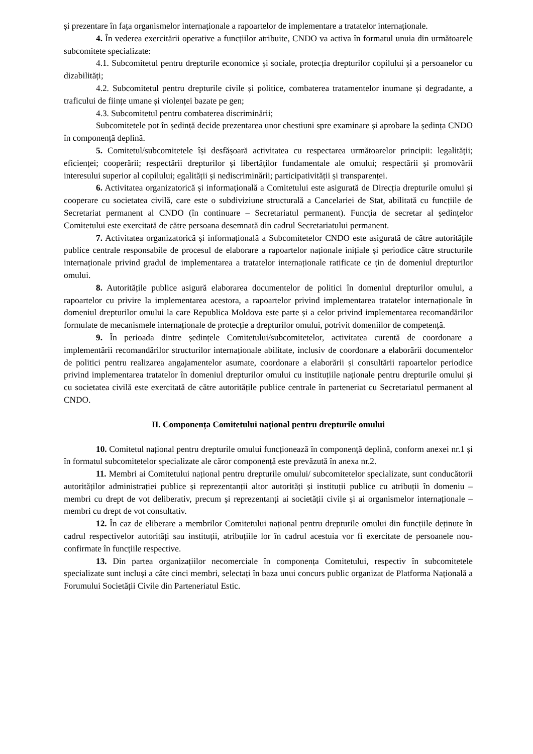și prezentare în fața organismelor internaționale a rapoartelor de implementare a tratatelor internaționale.
4. În vederea exercitării operative a funcțiilor atribuite, CNDO va activa în formatul unuia din următoarele subcomitete specializate:
4.1. Subcomitetul pentru drepturile economice și sociale, protecția drepturilor copilului și a persoanelor cu dizabilități;
4.2. Subcomitetul pentru drepturile civile și politice, combaterea tratamentelor inumane și degradante, a traficului de ființe umane și violenței bazate pe gen;
4.3. Subcomitetul pentru combaterea discriminării;
Subcomitetele pot în ședință decide prezentarea unor chestiuni spre examinare și aprobare la ședința CNDO în componență deplină.
5. Comitetul/subcomitetele își desfășoară activitatea cu respectarea următoarelor principii: legalității; eficienței; cooperării; respectării drepturilor și libertăților fundamentale ale omului; respectării și promovării interesului superior al copilului; egalității și nediscriminării; participativității și transparenței.
6. Activitatea organizatorică și informațională a Comitetului este asigurată de Direcția drepturile omului și cooperare cu societatea civilă, care este o subdiviziune structurală a Cancelariei de Stat, abilitată cu funcțiile de Secretariat permanent al CNDO (în continuare – Secretariatul permanent). Funcția de secretar al ședințelor Comitetului este exercitată de către persoana desemnată din cadrul Secretariatului permanent.
7. Activitatea organizatorică și informațională a Subcomitetelor CNDO este asigurată de către autoritățile publice centrale responsabile de procesul de elaborare a rapoartelor naționale inițiale și periodice către structurile internaționale privind gradul de implementarea a tratatelor internaționale ratificate ce țin de domeniul drepturilor omului.
8. Autoritățile publice asigură elaborarea documentelor de politici în domeniul drepturilor omului, a rapoartelor cu privire la implementarea acestora, a rapoartelor privind implementarea tratatelor internaționale în domeniul drepturilor omului la care Republica Moldova este parte și a celor privind implementarea recomandărilor formulate de mecanismele internaționale de protecție a drepturilor omului, potrivit domeniilor de competență.
9. În perioada dintre ședințele Comitetului/subcomitetelor, activitatea curentă de coordonare a implementării recomandărilor structurilor internaționale abilitate, inclusiv de coordonare a elaborării documentelor de politici pentru realizarea angajamentelor asumate, coordonare a elaborării și consultării rapoartelor periodice privind implementarea tratatelor în domeniul drepturilor omului cu instituțiile naționale pentru drepturile omului și cu societatea civilă este exercitată de către autoritățile publice centrale în parteneriat cu Secretariatul permanent al CNDO.
II. Componența Comitetului național pentru drepturile omului
10. Comitetul național pentru drepturile omului funcționează în componență deplină, conform anexei nr.1 și în formatul subcomitetelor specializate ale căror componență este prevăzută în anexa nr.2.
11. Membri ai Comitetului național pentru drepturile omului/ subcomitetelor specializate, sunt conducătorii autorităților administrației publice și reprezentanții altor autorități și instituții publice cu atribuții în domeniu – membri cu drept de vot deliberativ, precum și reprezentanți ai societății civile și ai organismelor internaționale – membri cu drept de vot consultativ.
12. În caz de eliberare a membrilor Comitetului național pentru drepturile omului din funcțiile deținute în cadrul respectivelor autorități sau instituții, atribuțiile lor în cadrul acestuia vor fi exercitate de persoanele nou-confirmate în funcțiile respective.
13. Din partea organizațiilor necomerciale în componența Comitetului, respectiv în subcomitetele specializate sunt incluși a câte cinci membri, selectați în baza unui concurs public organizat de Platforma Națională a Forumului Societății Civile din Parteneriatul Estic.